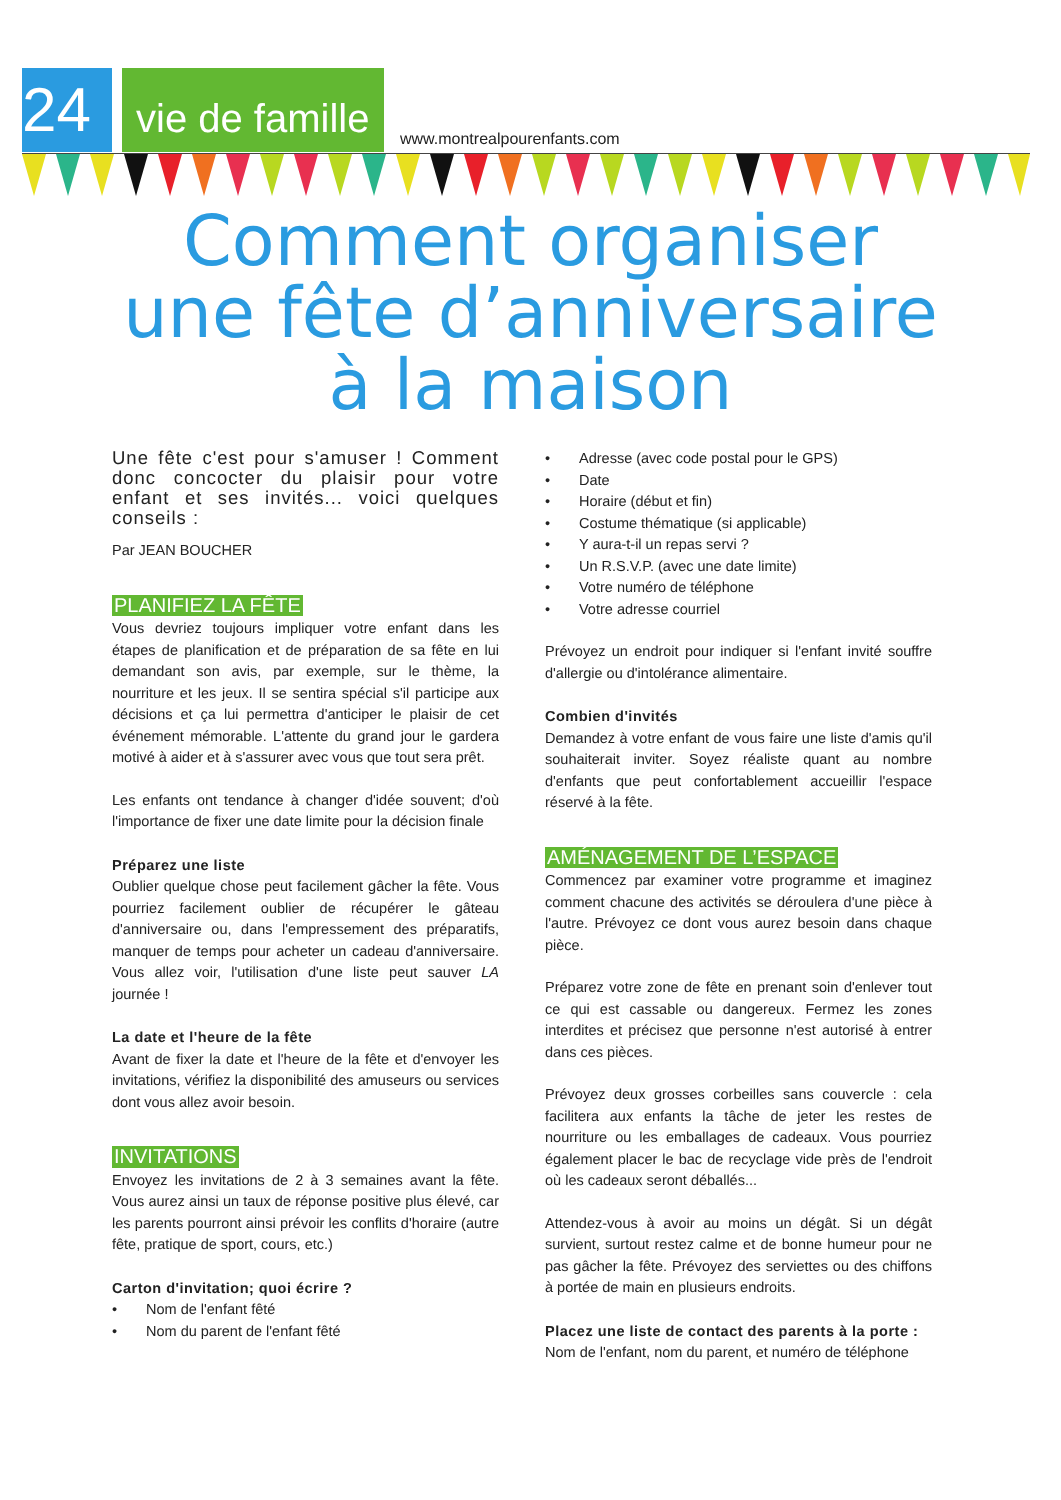24
vie de famille
www.montrealpourenfants.com
Comment organiser
une fête d’anniversaire
à la maison
Une fête c'est pour s'amuser ! Comment donc concocter du plaisir pour votre enfant et ses invités... voici quelques conseils :
Par JEAN BOUCHER
PLANIFIEZ LA FÊTE
Vous devriez toujours impliquer votre enfant dans les étapes de planification et de préparation de sa fête en lui demandant son avis, par exemple, sur le thème, la nourriture et les jeux. Il se sentira spécial s'il participe aux décisions et ça lui permettra d'anticiper le plaisir de cet événement mémorable. L'attente du grand jour le gardera motivé à aider et à s'assurer avec vous que tout sera prêt.
Les enfants ont tendance à changer d'idée souvent; d'où l'importance de fixer une date limite pour la décision finale
Préparez une liste
Oublier quelque chose peut facilement gâcher la fête. Vous pourriez facilement oublier de récupérer le gâteau d'anniversaire ou, dans l'empressement des préparatifs, manquer de temps pour acheter un cadeau d'anniversaire. Vous allez voir, l'utilisation d'une liste peut sauver LA journée !
La date et l'heure de la fête
Avant de fixer la date et l'heure de la fête et d'envoyer les invitations, vérifiez la disponibilité des amuseurs ou services dont vous allez avoir besoin.
INVITATIONS
Envoyez les invitations de 2 à 3 semaines avant la fête. Vous aurez ainsi un taux de réponse positive plus élevé, car les parents pourront ainsi prévoir les conflits d'horaire (autre fête, pratique de sport, cours, etc.)
Carton d'invitation; quoi écrire ?
• Nom de l'enfant fêté
• Nom du parent de l'enfant fêté
• Adresse (avec code postal pour le GPS)
• Date
• Horaire (début et fin)
• Costume thématique (si applicable)
• Y aura-t-il un repas servi ?
• Un R.S.V.P. (avec une date limite)
• Votre numéro de téléphone
• Votre adresse courriel
Prévoyez un endroit pour indiquer si l'enfant invité souffre d'allergie ou d'intolérance alimentaire.
Combien d'invités
Demandez à votre enfant de vous faire une liste d'amis qu'il souhaiterait inviter. Soyez réaliste quant au nombre d'enfants que peut confortablement accueillir l'espace réservé à la fête.
AMÉNAGEMENT DE L’ESPACE
Commencez par examiner votre programme et imaginez comment chacune des activités se déroulera d'une pièce à l'autre. Prévoyez ce dont vous aurez besoin dans chaque pièce.
Préparez votre zone de fête en prenant soin d'enlever tout ce qui est cassable ou dangereux. Fermez les zones interdites et précisez que personne n'est autorisé à entrer dans ces pièces.
Prévoyez deux grosses corbeilles sans couvercle : cela facilitera aux enfants la tâche de jeter les restes de nourriture ou les emballages de cadeaux. Vous pourriez également placer le bac de recyclage vide près de l'endroit où les cadeaux seront déballés...
Attendez-vous à avoir au moins un dégât. Si un dégât survient, surtout restez calme et de bonne humeur pour ne pas gâcher la fête. Prévoyez des serviettes ou des chiffons à portée de main en plusieurs endroits.
Placez une liste de contact des parents à la porte :
Nom de l'enfant, nom du parent, et numéro de téléphone